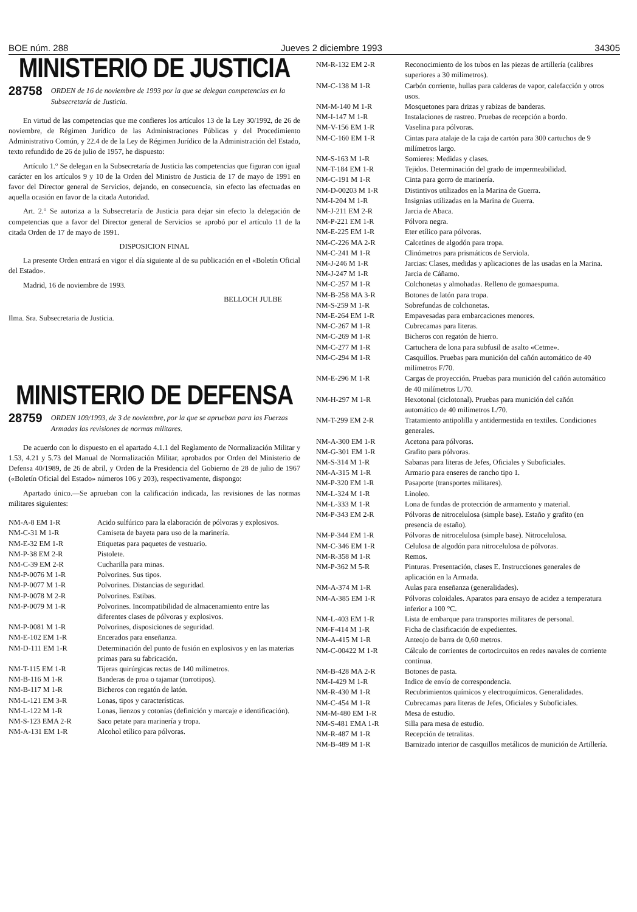BOE núm. 288 Jueves 2 diciembre 1993 34305
MINISTERIO DE JUSTICIA
28758 ORDEN de 16 de noviembre de 1993 por la que se delegan competencias en la Subsecretaría de Justicia.
En virtud de las competencias que me confieres los artículos 13 de la Ley 30/1992, de 26 de noviembre, de Régimen Jurídico de las Administraciones Públicas y del Procedimiento Administrativo Común, y 22.4 de de la Ley de Régimen Jurídico de la Administración del Estado, texto refundido de 26 de julio de 1957, he dispuesto:
Artículo 1.° Se delegan en la Subsecretaría de Justicia las competencias que figuran con igual carácter en los artículos 9 y 10 de la Orden del Ministro de Justicia de 17 de mayo de 1991 en favor del Director general de Servicios, dejando, en consecuencia, sin efecto las efectuadas en aquella ocasión en favor de la citada Autoridad.
Art. 2.° Se autoriza a la Subsecretaría de Justicia para dejar sin efecto la delegación de competencias que a favor del Director general de Servicios se aprobó por el artículo 11 de la citada Orden de 17 de mayo de 1991.
DISPOSICION FINAL
La presente Orden entrará en vigor el día siguiente al de su publicación en el «Boletín Oficial del Estado».
Madrid, 16 de noviembre de 1993.
BELLOCH JULBE
Ilma. Sra. Subsecretaria de Justicia.
MINISTERIO DE DEFENSA
28759 ORDEN 109/1993, de 3 de noviembre, por la que se aprueban para las Fuerzas Armadas las revisiones de normas militares.
De acuerdo con lo dispuesto en el apartado 4.1.1 del Reglamento de Normalización Militar y 1.53, 4.21 y 5.73 del Manual de Normalización Militar, aprobados por Orden del Ministerio de Defensa 40/1989, de 26 de abril, y Orden de la Presidencia del Gobierno de 28 de julio de 1967 («Boletín Oficial del Estado» números 106 y 203), respectivamente, dispongo:
Apartado único.—Se aprueban con la calificación indicada, las revisiones de las normas militares siguientes:
| NM-A-8 EM 1-R | Acido sulfúrico para la elaboración de pólvoras y explosivos. |
| NM-C-31 M 1-R | Camiseta de bayeta para uso de la marinería. |
| NM-E-32 EM 1-R | Etiquetas para paquetes de vestuario. |
| NM-P-38 EM 2-R | Pistolete. |
| NM-C-39 EM 2-R | Cucharilla para minas. |
| NM-P-0076 M 1-R | Polvorines. Sus tipos. |
| NM-P-0077 M 1-R | Polvorines. Distancias de seguridad. |
| NM-P-0078 M 2-R | Polvorines. Estibas. |
| NM-P-0079 M 1-R | Polvorines. Incompatibilidad de almacenamiento entre las diferentes clases de pólvoras y explosivos. |
| NM-P-0081 M 1-R | Polvorines, disposiciones de seguridad. |
| NM-E-102 EM 1-R | Encerados para enseñanza. |
| NM-D-111 EM 1-R | Determinación del punto de fusión en explosivos y en las materias primas para su fabricación. |
| NM-T-115 EM 1-R | Tijeras quirúrgicas rectas de 140 milímetros. |
| NM-B-116 M 1-R | Banderas de proa o tajamar (torrotipos). |
| NM-B-117 M 1-R | Bicheros con regatón de latón. |
| NM-L-121 EM 3-R | Lonas, tipos y características. |
| NM-L-122 M 1-R | Lonas, lienzos y cotonías (definición y marcaje e identificación). |
| NM-S-123 EMA 2-R | Saco petate para marinería y tropa. |
| NM-A-131 EM 1-R | Alcohol etílico para pólvoras. |
| NM-R-132 EM 2-R | Reconocimiento de los tubos en las piezas de artillería (calibres superiores a 30 milímetros). |
| NM-C-138 M 1-R | Carbón corriente, hullas para calderas de vapor, calefacción y otros usos. |
| NM-M-140 M 1-R | Mosquetones para drizas y rabizas de banderas. |
| NM-I-147 M 1-R | Instalaciones de rastreo. Pruebas de recepción a bordo. |
| NM-V-156 EM 1-R | Vaselina para pólvoras. |
| NM-C-160 EM 1-R | Cintas para atalaje de la caja de cartón para 300 cartuchos de 9 milímetros largo. |
| NM-S-163 M 1-R | Somieres: Medidas y clases. |
| NM-T-184 EM 1-R | Tejidos. Determinación del grado de impermeabilidad. |
| NM-C-191 M 1-R | Cinta para gorro de marinería. |
| NM-D-00203 M 1-R | Distintivos utilizados en la Marina de Guerra. |
| NM-I-204 M 1-R | Insignias utilizadas en la Marina de Guerra. |
| NM-J-211 EM 2-R | Jarcia de Abaca. |
| NM-P-221 EM 1-R | Pólvora negra. |
| NM-E-225 EM 1-R | Eter etílico para pólvoras. |
| NM-C-226 MA 2-R | Calcetines de algodón para tropa. |
| NM-C-241 M 1-R | Clinómetros para prismáticos de Serviola. |
| NM-J-246 M 1-R | Jarcias: Clases, medidas y aplicaciones de las usadas en la Marina. |
| NM-J-247 M 1-R | Jarcia de Cáñamo. |
| NM-C-257 M 1-R | Colchonetas y almohadas. Relleno de gomaespuma. |
| NM-B-258 MA 3-R | Botones de latón para tropa. |
| NM-S-259 M 1-R | Sobrefundas de colchonetas. |
| NM-E-264 EM 1-R | Empavesadas para embarcaciones menores. |
| NM-C-267 M 1-R | Cubrecamas para literas. |
| NM-C-269 M 1-R | Bicheros con regatón de hierro. |
| NM-C-277 M 1-R | Cartuchera de lona para subfusil de asalto «Cetme». |
| NM-C-294 M 1-R | Casquillos. Pruebas para munición del cañón automático de 40 milímetros F/70. |
| NM-E-296 M 1-R | Cargas de proyección. Pruebas para munición del cañón automático de 40 milímetros L/70. |
| NM-H-297 M 1-R | Hexotonal (ciclotonal). Pruebas para munición del cañón automático de 40 milímetros L/70. |
| NM-T-299 EM 2-R | Tratamiento antipolilla y antidermestida en textiles. Condiciones generales. |
| NM-A-300 EM 1-R | Acetona para pólvoras. |
| NM-G-301 EM 1-R | Grafito para pólvoras. |
| NM-S-314 M 1-R | Sabanas para literas de Jefes, Oficiales y Suboficiales. |
| NM-A-315 M 1-R | Armario para enseres de rancho tipo 1. |
| NM-P-320 EM 1-R | Pasaporte (transportes militares). |
| NM-L-324 M 1-R | Linoleo. |
| NM-L-333 M 1-R | Lona de fundas de protección de armamento y material. |
| NM-P-343 EM 2-R | Pólvoras de nitrocelulosa (simple base). Estaño y grafito (en presencia de estaño). |
| NM-P-344 EM 1-R | Pólvoras de nitrocelulosa (simple base). Nitrocelulosa. |
| NM-C-346 EM 1-R | Celulosa de algodón para nitrocelulosa de pólvoras. |
| NM-R-358 M 1-R | Remos. |
| NM-P-362 M 5-R | Pinturas. Presentación, clases E. Instrucciones generales de aplicación en la Armada. |
| NM-A-374 M 1-R | Aulas para enseñanza (generalidades). |
| NM-A-385 EM 1-R | Pólvoras coloidales. Aparatos para ensayo de acidez a temperatura inferior a 100 °C. |
| NM-L-403 EM 1-R | Lista de embarque para transportes militares de personal. |
| NM-F-414 M 1-R | Ficha de clasificación de expedientes. |
| NM-A-415 M 1-R | Anteojo de barra de 0,60 metros. |
| NM-C-00422 M 1-R | Cálculo de corrientes de cortocircuitos en redes navales de corriente continua. |
| NM-B-428 MA 2-R | Botones de pasta. |
| NM-I-429 M 1-R | Indice de envío de correspondencia. |
| NM-R-430 M 1-R | Recubrimientos químicos y electroquímicos. Generalidades. |
| NM-C-454 M 1-R | Cubrecamas para literas de Jefes, Oficiales y Suboficiales. |
| NM-M-480 EM 1-R | Mesa de estudio. |
| NM-S-481 EMA 1-R | Silla para mesa de estudio. |
| NM-R-487 M 1-R | Recepción de tetralitas. |
| NM-B-489 M 1-R | Barnizado interior de casquillos metálicos de munición de Artillería. |